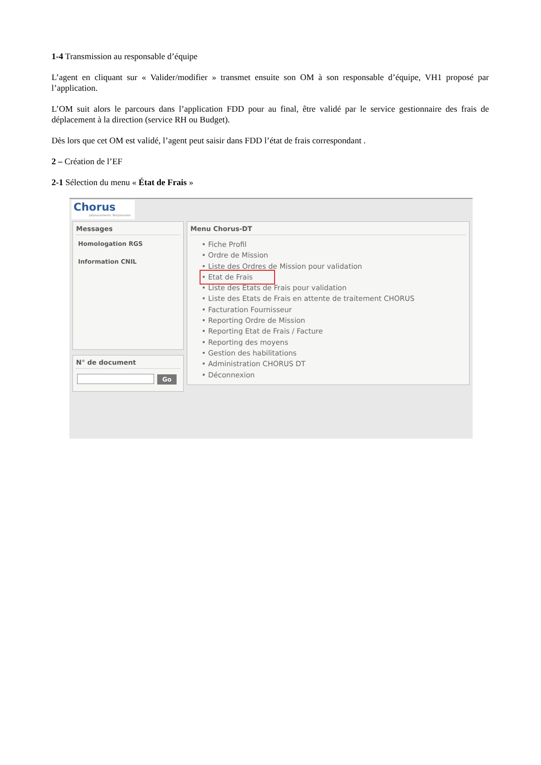1-4 Transmission au responsable d’équipe
L’agent en cliquant sur « Valider/modifier » transmet ensuite son OM à son responsable d’équipe, VH1 proposé par l’application.
L’OM suit alors le parcours dans l’application FDD pour au final, être validé par le service gestionnaire des frais de déplacement à la direction (service RH ou Budget).
Dès lors que cet OM est validé, l’agent peut saisir dans FDD l’état de frais correspondant .
2 – Création de l’EF
2-1 Sélection du menu « État de Frais »
Chorus
Déplacements Temporaires
Messages
Homologation RGS
Information CNIL
N° de document
Go
Menu Chorus-DT
• Fiche Profil
• Ordre de Mission
• Liste des Ordres de Mission pour validation
• Etat de Frais
• Liste des Etats de Frais pour validation
• Liste des Etats de Frais en attente de traitement CHORUS
• Facturation Fournisseur
• Reporting Ordre de Mission
• Reporting Etat de Frais / Facture
• Reporting des moyens
• Gestion des habilitations
• Administration CHORUS DT
• Déconnexion